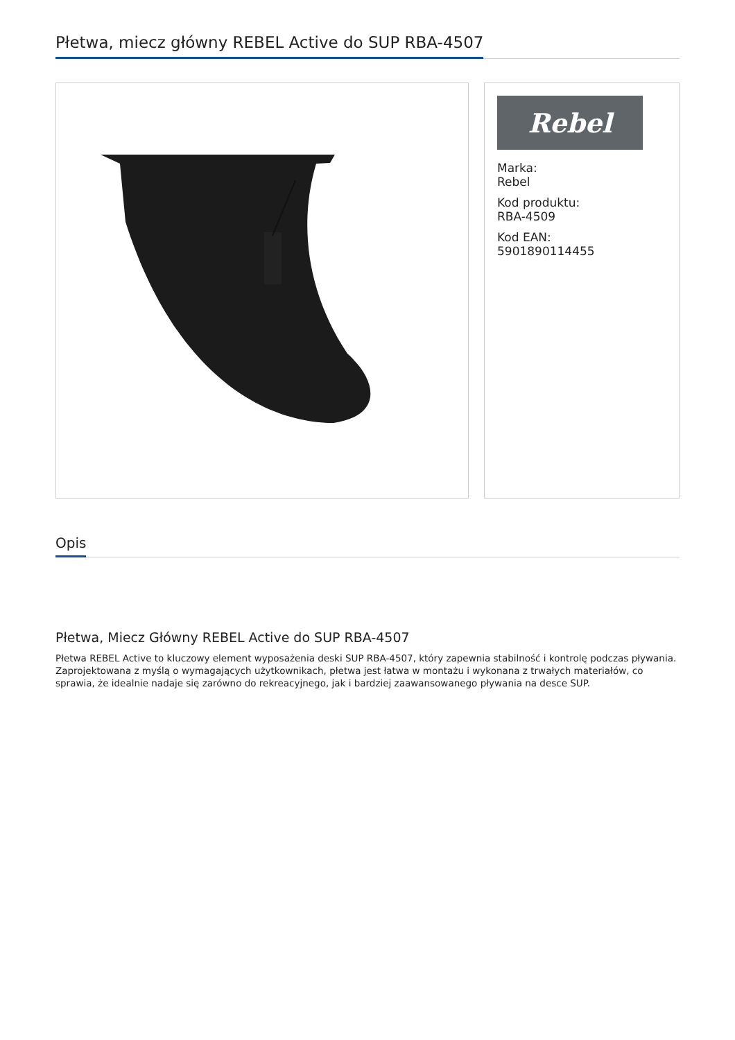Płetwa, miecz główny REBEL Active do SUP RBA-4507
Rebel
Marka:
Rebel
Kod produktu:
RBA-4509
Kod EAN:
5901890114455
Opis
Płetwa, Miecz Główny REBEL Active do SUP RBA-4507
Płetwa REBEL Active to kluczowy element wyposażenia deski SUP RBA-4507, który zapewnia stabilność i kontrolę podczas pływania. Zaprojektowana z myślą o wymagających użytkownikach, płetwa jest łatwa w montażu i wykonana z trwałych materiałów, co sprawia, że idealnie nadaje się zarówno do rekreacyjnego, jak i bardziej zaawansowanego pływania na desce SUP.